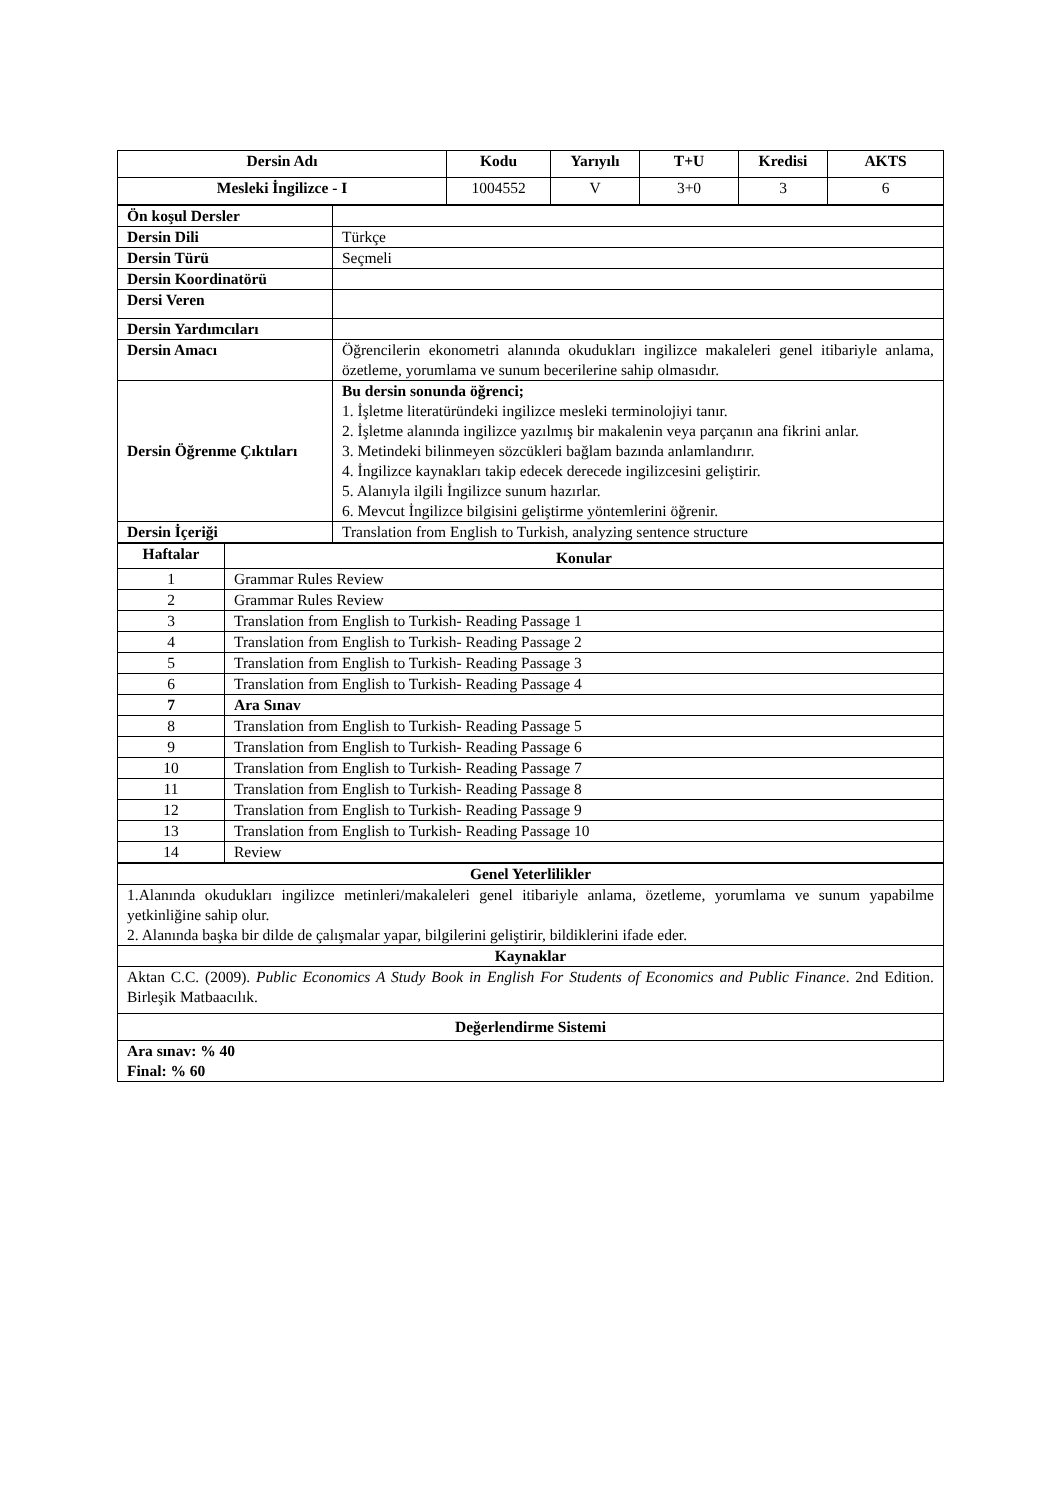| Dersin Adı | Kodu | Yarıyılı | T+U | Kredisi | AKTS |
| --- | --- | --- | --- | --- | --- |
| Mesleki İngilizce - I | 1004552 | V | 3+0 | 3 | 6 |
| Ön koşul Dersler | |
| Dersin Dili | Türkçe |
| Dersin Türü | Seçmeli |
| Dersin Koordinatörü | |
| Dersi Veren | |
| Dersin Yardımcıları | |
| Dersin Amacı | Öğrencilerin ekonometri alanında okudukları ingilizce makaleleri genel itibariyle anlama, özetleme, yorumlama ve sunum becerilerine sahip olmasıdır. |
| Dersin Öğrenme Çıktıları | Bu dersin sonunda öğrenci; 1. İşletme literatüründeki ingilizce mesleki terminolojiyi tanır. 2. İşletme alanında ingilizce yazılmış bir makalenin veya parçanın ana fikrini anlar. 3. Metindeki bilinmeyen sözcükleri bağlam bazında anlamlandırır. 4. İngilizce kaynakları takip edecek derecede ingilizcesini geliştirir. 5. Alanıyla ilgili İngilizce sunum hazırlar. 6. Mevcut İngilizce bilgisini geliştirme yöntemlerini öğrenir. |
| Dersin İçeriği | Translation from English to Turkish, analyzing sentence structure |
| Haftalar | Konular |
| --- | --- |
| 1 | Grammar Rules Review |
| 2 | Grammar Rules Review |
| 3 | Translation from English to Turkish- Reading Passage 1 |
| 4 | Translation from English to Turkish- Reading Passage 2 |
| 5 | Translation from English to Turkish- Reading Passage 3 |
| 6 | Translation from English to Turkish- Reading Passage 4 |
| 7 | Ara Sınav |
| 8 | Translation from English to Turkish- Reading Passage 5 |
| 9 | Translation from English to Turkish- Reading Passage 6 |
| 10 | Translation from English to Turkish- Reading Passage 7 |
| 11 | Translation from English to Turkish- Reading Passage 8 |
| 12 | Translation from English to Turkish- Reading Passage 9 |
| 13 | Translation from English to Turkish- Reading Passage 10 |
| 14 | Review |
| Genel Yeterlilikler |
| --- |
| 1.Alanında okudukları ingilizce metinleri/makaleleri genel itibariyle anlama, özetleme, yorumlama ve sunum yapabilme yetkinliğine sahip olur. 2. Alanında başka bir dilde de çalışmalar yapar, bilgilerini geliştirir, bildiklerini ifade eder. |
| Kaynaklar |
| Aktan C.C. (2009). Public Economics A Study Book in English For Students of Economics and Public Finance . 2nd Edition. Birleşik Matbaacılık. |
| Değerlendirme Sistemi |
| Ara sınav: % 40 Final: % 60 |